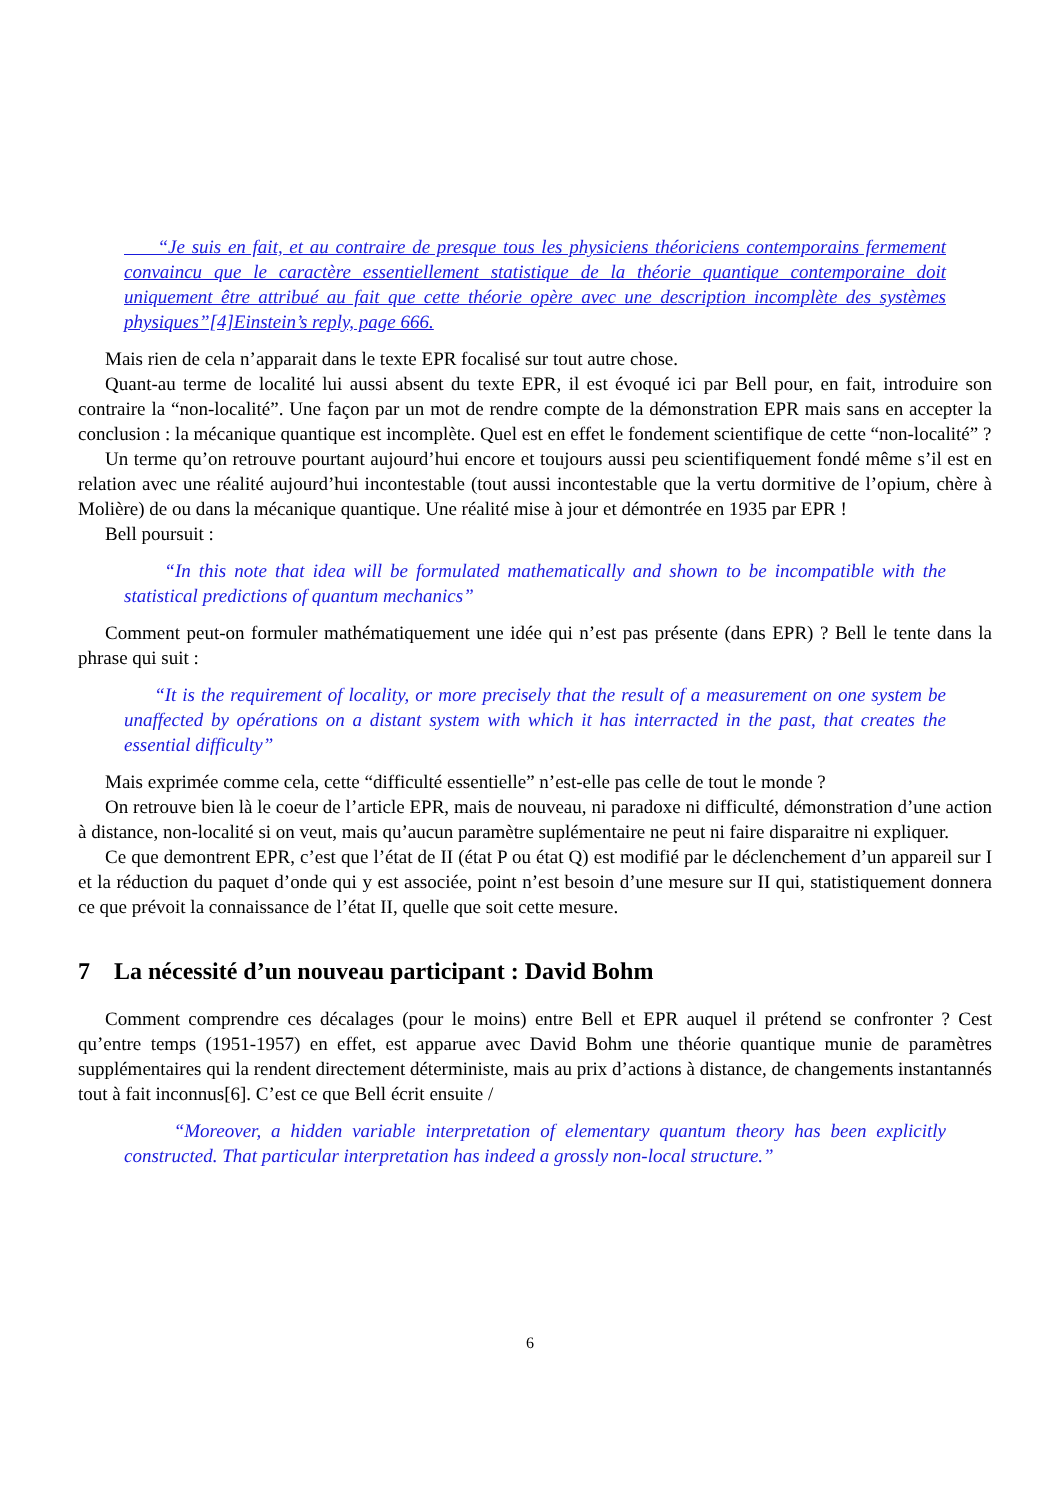“Je suis en fait, et au contraire de presque tous les physiciens théoriciens contemporains fermement convaincu que le caractère essentiellement statistique de la théorie quantique contemporaine doit uniquement être attribué au fait que cette théorie opère avec une description incomplète des systèmes physiques”[4]Einstein’s reply, page 666.
Mais rien de cela n’apparait dans le texte EPR focalisé sur tout autre chose.
Quant-au terme de localité lui aussi absent du texte EPR, il est évoqué ici par Bell pour, en fait, introduire son contraire la “non-localité”. Une façon par un mot de rendre compte de la démonstration EPR mais sans en accepter la conclusion : la mécanique quantique est incomplète. Quel est en effet le fondement scientifique de cette “non-localité” ?
Un terme qu’on retrouve pourtant aujourd’hui encore et toujours aussi peu scientifiquement fondé même s’il est en relation avec une réalité aujourd’hui incontestable (tout aussi incontestable que la vertu dormitive de l’opium, chère à Molière) de ou dans la mécanique quantique. Une réalité mise à jour et démontrée en 1935 par EPR !
Bell poursuit :
“In this note that idea will be formulated mathematically and shown to be incompatible with the statistical predictions of quantum mechanics”
Comment peut-on formuler mathématiquement une idée qui n’est pas présente (dans EPR) ? Bell le tente dans la phrase qui suit :
“It is the requirement of locality, or more precisely that the result of a measurement on one system be unaffected by opérations on a distant system with which it has interracted in the past, that creates the essential difficulty”
Mais exprimée comme cela, cette “difficulté essentielle” n’est-elle pas celle de tout le monde ?
On retrouve bien là le coeur de l’article EPR, mais de nouveau, ni paradoxe ni difficulté, démonstration d’une action à distance, non-localité si on veut, mais qu’aucun paramètre suplémentaire ne peut ni faire disparaitre ni expliquer.
Ce que demontrent EPR, c’est que l’état de II (état P ou état Q) est modifié par le déclenchement d’un appareil sur I et la réduction du paquet d’onde qui y est associée, point n’est besoin d’une mesure sur II qui, statistiquement donnera ce que prévoit la connaissance de l’état II, quelle que soit cette mesure.
7 La nécessité d’un nouveau participant : David Bohm
Comment comprendre ces décalages (pour le moins) entre Bell et EPR auquel il prétend se confronter ? Cest qu’entre temps (1951-1957) en effet, est apparue avec David Bohm une théorie quantique munie de paramètres supplémentaires qui la rendent directement déterministe, mais au prix d’actions à distance, de changements instantannés tout à fait inconnus[6]. C’est ce que Bell écrit ensuite /
“Moreover, a hidden variable interpretation of elementary quantum theory has been explicitly constructed. That particular interpretation has indeed a grossly non-local structure.”
6